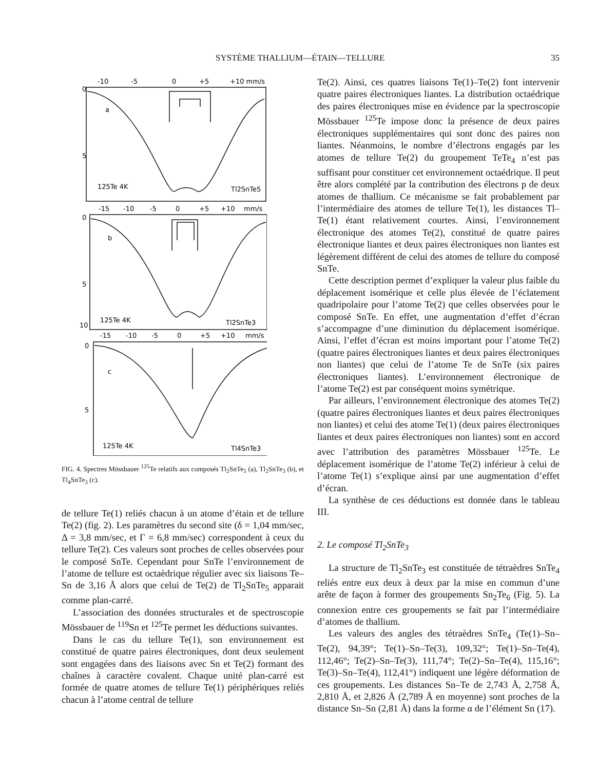SYSTÈME THALLIUM—ÉTAIN—TELLURE 35
-10
-5
0
+5
+10 mm/s
0
5
a
125Te 4K
Tl2SnTe5
-15
-10
-5
0
+5
+10
mm/s
0
5
10
b
125Te 4K
Tl2SnTe3
-15
-10
-5
0
+5
+10
mm/s
0
5
c
125Te 4K
Tl4SnTe3
FIG. 4. Spectres Mössbauer <sup>125</sup>Te relatifs aux composés Tl<sub>2</sub>SnTe<sub>5</sub> (a), Tl<sub>2</sub>SnTe<sub>3</sub> (b), et Tl<sub>4</sub>SnTe<sub>3</sub> (c).
de tellure Te(1) reliés chacun à un atome d’étain et de tellure Te(2) (fig. 2). Les paramètres du second site (δ = 1,04 mm/sec, Δ = 3,8 mm/sec, et Γ = 6,8 mm/sec) correspondent à ceux du tellure Te(2). Ces valeurs sont proches de celles observées pour le composé SnTe. Cependant pour SnTe l’environnement de l’atome de tellure est octaèdrique régulier avec six liaisons Te–Sn de 3,16 Å alors que celui de Te(2) de Tl<sub>2</sub>SnTe<sub>5</sub> apparait comme plan-carré.
L’association des données structurales et de spectroscopie Mössbauer de <sup>119</sup>Sn et <sup>125</sup>Te permet les déductions suivantes.
Dans le cas du tellure Te(1), son environnement est constitué de quatre paires électroniques, dont deux seulement sont engagées dans des liaisons avec Sn et Te(2) formant des chaînes à caractère covalent. Chaque unité plan-carré est formée de quatre atomes de tellure Te(1) périphériques reliés chacun à l’atome central de tellure
Te(2). Ainsi, ces quatres liaisons Te(1)–Te(2) font intervenir quatre paires électroniques liantes. La distribution octaédrique des paires électroniques mise en évidence par la spectroscopie Mössbauer <sup>125</sup>Te impose donc la présence de deux paires électroniques supplémentaires qui sont donc des paires non liantes. Néanmoins, le nombre d’électrons engagés par les atomes de tellure Te(2) du groupement TeTe<sub>4</sub> n’est pas suffisant pour constituer cet environnement octaédrique. Il peut être alors complété par la contribution des électrons p de deux atomes de thallium. Ce mécanisme se fait probablement par l’intermédiaire des atomes de tellure Te(1), les distances Tl–Te(1) étant relativement courtes. Ainsi, l’environnement électronique des atomes Te(2), constitué de quatre paires électronique liantes et deux paires électroniques non liantes est légèrement différent de celui des atomes de tellure du composé SnTe.
Cette description permet d’expliquer la valeur plus faible du déplacement isomérique et celle plus élevée de l’éclatement quadripolaire pour l’atome Te(2) que celles observées pour le composé SnTe. En effet, une augmentation d’effet d’écran s’accompagne d’une diminution du déplacement isomérique. Ainsi, l’effet d’écran est moins important pour l’atome Te(2) (quatre paires électroniques liantes et deux paires électroniques non liantes) que celui de l’atome Te de SnTe (six paires électroniques liantes). L’environnement électronique de l’atome Te(2) est par conséquent moins symétrique.
Par ailleurs, l’environnement électronique des atomes Te(2) (quatre paires électroniques liantes et deux paires électroniques non liantes) et celui des atome Te(1) (deux paires électroniques liantes et deux paires électroniques non liantes) sont en accord avec l’attribution des paramètres Mössbauer <sup>125</sup>Te. Le déplacement isomérique de l’atome Te(2) inférieur à celui de l’atome Te(1) s’explique ainsi par une augmentation d’effet d’écran.
La synthèse de ces déductions est donnée dans le tableau III.
2. Le composé Tl<sub>2</sub>SnTe<sub>3</sub>
La structure de Tl<sub>2</sub>SnTe<sub>3</sub> est constituée de tétraèdres SnTe<sub>4</sub> reliés entre eux deux à deux par la mise en commun d’une arête de façon à former des groupements Sn<sub>2</sub>Te<sub>6</sub> (Fig. 5). La connexion entre ces groupements se fait par l’intermédiaire d’atomes de thallium.
Les valeurs des angles des tétraèdres SnTe<sub>4</sub> (Te(1)–Sn–Te(2), 94,39°; Te(1)–Sn–Te(3), 109,32°; Te(1)–Sn–Te(4), 112,46°; Te(2)–Sn–Te(3), 111,74°; Te(2)–Sn–Te(4), 115,16°; Te(3)–Sn–Te(4), 112,41°) indiquent une légère déformation de ces groupements. Les distances Sn–Te de 2,743 Å, 2,758 Å, 2,810 Å, et 2,826 Å (2,789 Å en moyenne) sont proches de la distance Sn–Sn (2,81 Å) dans la forme α de l’élément Sn (17).